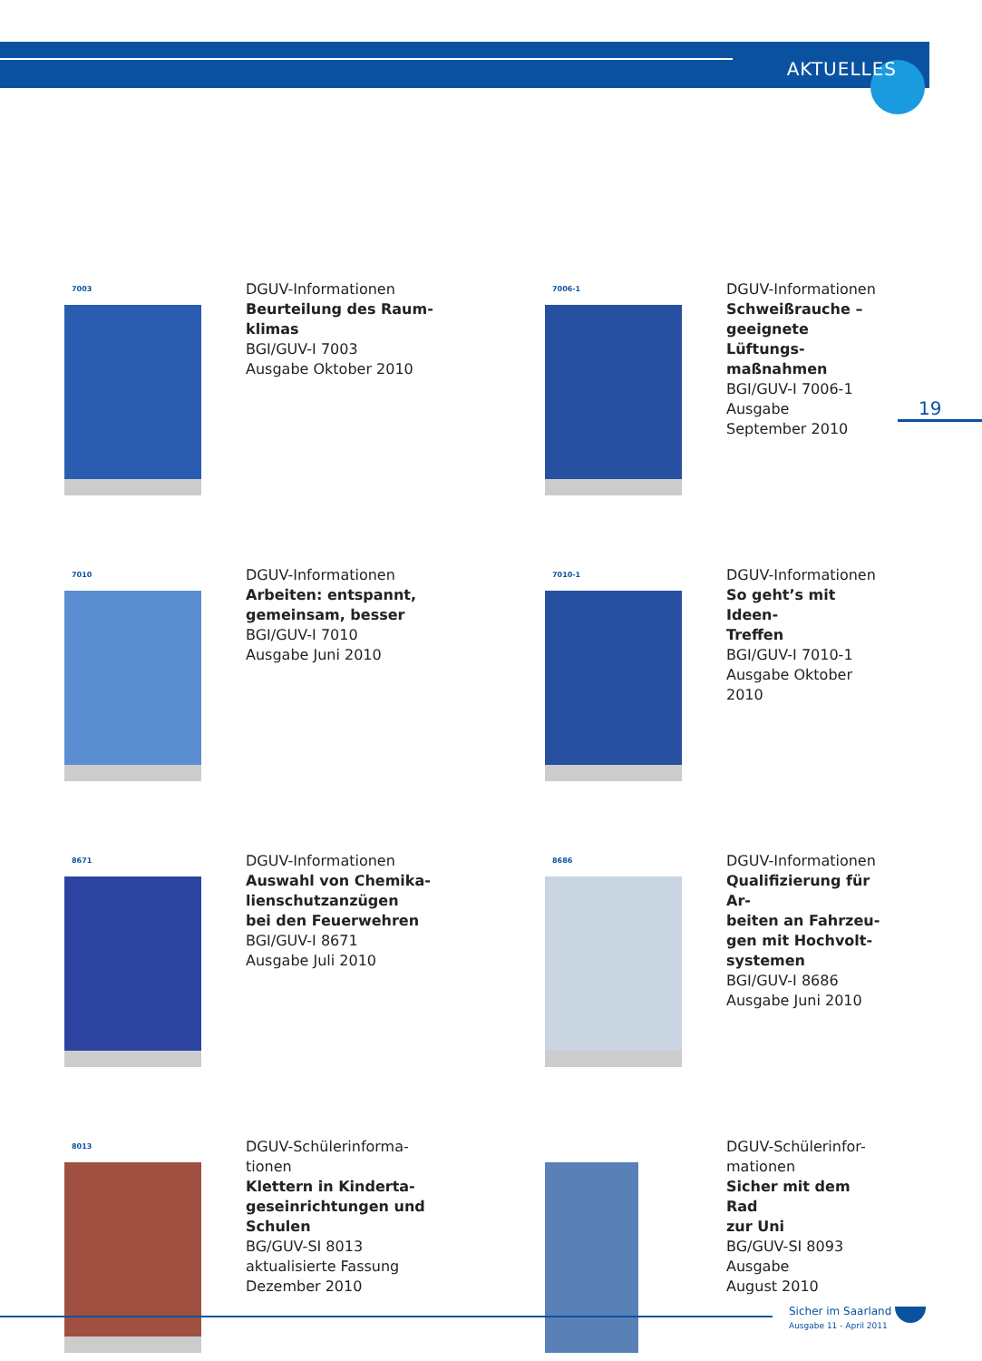AKTUELLES
19
7003
DGUV-Informationen
Beurteilung des Raum-
klimas
BGI/GUV-I 7003
Ausgabe Oktober 2010
7006-1
DGUV-Informationen
Schweißrauche –
geeignete Lüftungs-
maßnahmen
BGI/GUV-I 7006-1
Ausgabe
September 2010
7010
DGUV-Informationen
Arbeiten: entspannt,
gemeinsam, besser
BGI/GUV-I 7010
Ausgabe Juni 2010
7010-1
DGUV-Informationen
So geht’s mit Ideen-
Treffen
BGI/GUV-I 7010-1
Ausgabe Oktober
2010
8671
DGUV-Informationen
Auswahl von Chemika-
lienschutzanzügen
bei den Feuerwehren
BGI/GUV-I 8671
Ausgabe Juli 2010
8686
DGUV-Informationen
Qualifizierung für Ar-
beiten an Fahrzeu-
gen mit Hochvolt-
systemen
BGI/GUV-I 8686
Ausgabe Juni 2010
8013
DGUV-Schülerinforma-
tionen
Klettern in Kinderta-
geseinrichtungen und
Schulen
BG/GUV-SI 8013
aktualisierte Fassung
Dezember 2010
DGUV-Schülerinfor-
mationen
Sicher mit dem Rad
zur Uni
BG/GUV-SI 8093
Ausgabe
August 2010
Sicher im Saarland
Ausgabe 11 - April 2011